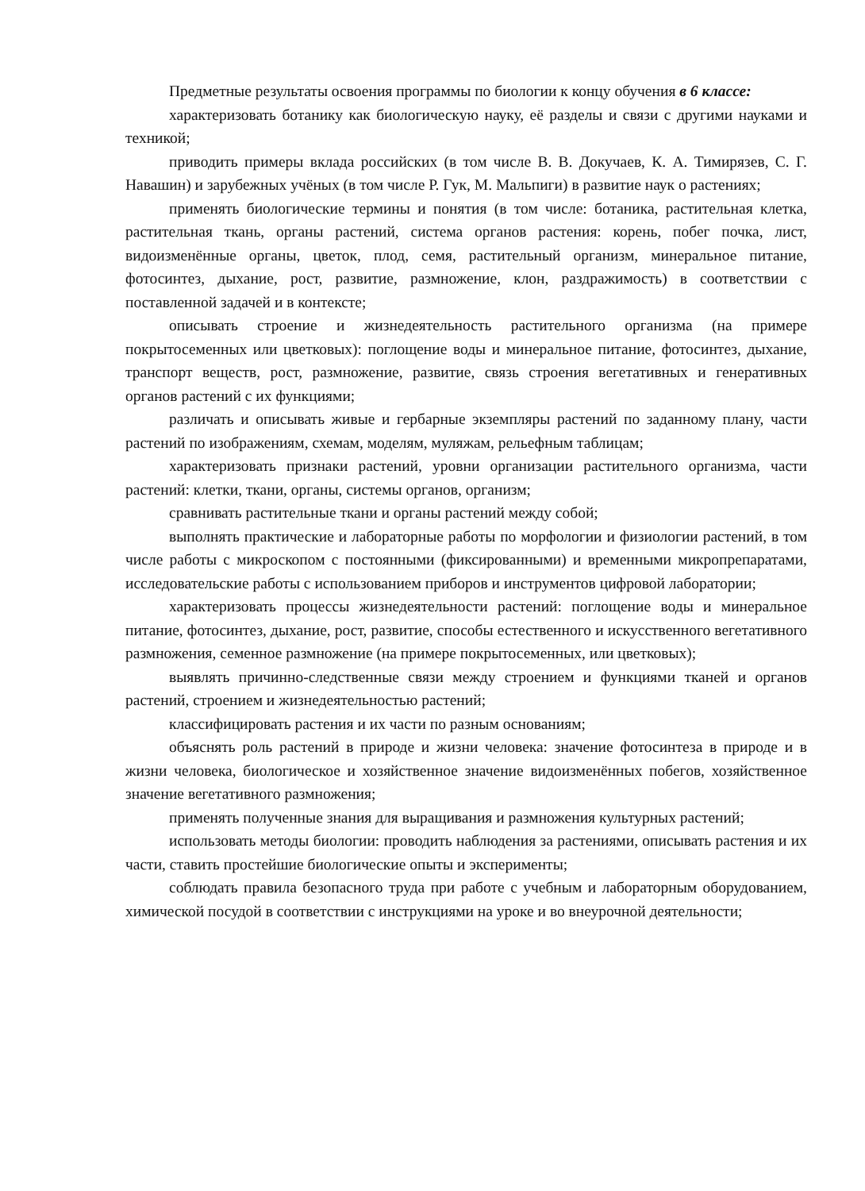Предметные результаты освоения программы по биологии к концу обучения в 6 классе:
характеризовать ботанику как биологическую науку, её разделы и связи с другими науками и техникой;
приводить примеры вклада российских (в том числе В. В. Докучаев, К. А. Тимирязев, С. Г. Навашин) и зарубежных учёных (в том числе Р. Гук, М. Мальпиги) в развитие наук о растениях;
применять биологические термины и понятия (в том числе: ботаника, растительная клетка, растительная ткань, органы растений, система органов растения: корень, побег почка, лист, видоизменённые органы, цветок, плод, семя, растительный организм, минеральное питание, фотосинтез, дыхание, рост, развитие, размножение, клон, раздражимость) в соответствии с поставленной задачей и в контексте;
описывать строение и жизнедеятельность растительного организма (на примере покрытосеменных или цветковых): поглощение воды и минеральное питание, фотосинтез, дыхание, транспорт веществ, рост, размножение, развитие, связь строения вегетативных и генеративных органов растений с их функциями;
различать и описывать живые и гербарные экземпляры растений по заданному плану, части растений по изображениям, схемам, моделям, муляжам, рельефным таблицам;
характеризовать признаки растений, уровни организации растительного организма, части растений: клетки, ткани, органы, системы органов, организм;
сравнивать растительные ткани и органы растений между собой;
выполнять практические и лабораторные работы по морфологии и физиологии растений, в том числе работы с микроскопом с постоянными (фиксированными) и временными микропрепаратами, исследовательские работы с использованием приборов и инструментов цифровой лаборатории;
характеризовать процессы жизнедеятельности растений: поглощение воды и минеральное питание, фотосинтез, дыхание, рост, развитие, способы естественного и искусственного вегетативного размножения, семенное размножение (на примере покрытосеменных, или цветковых);
выявлять причинно-следственные связи между строением и функциями тканей и органов растений, строением и жизнедеятельностью растений;
классифицировать растения и их части по разным основаниям;
объяснять роль растений в природе и жизни человека: значение фотосинтеза в природе и в жизни человека, биологическое и хозяйственное значение видоизменённых побегов, хозяйственное значение вегетативного размножения;
применять полученные знания для выращивания и размножения культурных растений;
использовать методы биологии: проводить наблюдения за растениями, описывать растения и их части, ставить простейшие биологические опыты и эксперименты;
соблюдать правила безопасного труда при работе с учебным и лабораторным оборудованием, химической посудой в соответствии с инструкциями на уроке и во внеурочной деятельности;